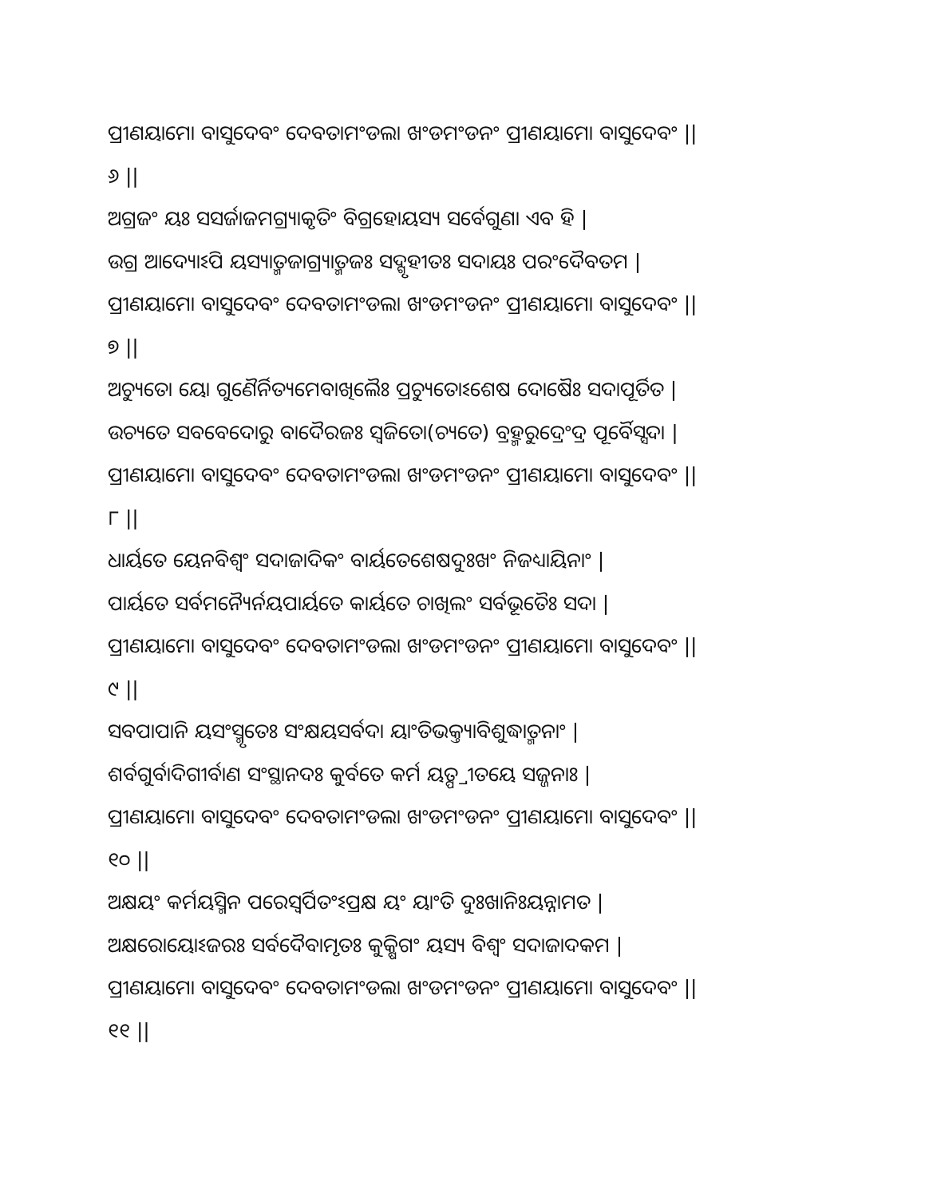ପ୍ରୀଣୟାମୋ ବାସୁଦେବଂ ଦେବତାମଂଡଲା ଖଂଡମଂଡନଂ ପ୍ରୀଣୟାମୋ ବାସୁଦେବଂ ||
୬ ||
ଅଗ୍ରଜଂ ୟଃ ସସର୍ଜାଜମଗ୍ର୍ୟାକୃତିଂ ବିଗ୍ରହୋୟସ୍ୟ ସର୍ବେଗୁଣା ଏବ ହି |
ଉଗ୍ର ଆଦ୍ୟୋଽପି ୟସ୍ୟାତ୍ମଜାଗ୍ର୍ୟାତ୍ମଜଃ ସଦ୍ଗୃହୀତଃ ସଦାୟଃ ପରଂଦୈବତମ |
ପ୍ରୀଣୟାମୋ ବାସୁଦେବଂ ଦେବତାମଂଡଲା ଖଂଡମଂଡନଂ ପ୍ରୀଣୟାମୋ ବାସୁଦେବଂ ||
୭ ||
ଅଚ୍ୟୁତୋ ୟୋ ଗୁଣୈର୍ନିତ୍ୟମେବାଖିଲୈଃ ପ୍ରଚ୍ୟୁତୋଽଶେଷ ଦୋଷୈଃ ସଦାପୂର୍ତିତ |
ଉଚ୍ୟତେ ସବବେଦୋରୁ ବାଦୈରଜଃ ସ୍ୱଜିତୋ(ଚ୍ୟତେ) ବ୍ରହ୍ମରୁଦ୍ରେଂଦ୍ର ପୂର୍ବୈସ୍ସଦା |
ପ୍ରୀଣୟାମୋ ବାସୁଦେବଂ ଦେବତାମଂଡଲା ଖଂଡମଂଡନଂ ପ୍ରୀଣୟାମୋ ବାସୁଦେବଂ ||
୮ ||
ଧାର୍ୟତେ ୟେନବିଶ୍ୱଂ ସଦାଜାଦିକଂ ବାର୍ୟତେଶେଷଦୁଃଖଂ ନିଜଧ୍ୟାୟିନାଂ |
ପାର୍ୟତେ ସର୍ବମନ୍ୟୈର୍ନୟପାର୍ୟତେ କାର୍ୟତେ ଚାଖିଲଂ ସର୍ବଭୂତୈଃ ସଦା |
ପ୍ରୀଣୟାମୋ ବାସୁଦେବଂ ଦେବତାମଂଡଲା ଖଂଡମଂଡନଂ ପ୍ରୀଣୟାମୋ ବାସୁଦେବଂ ||
୯ ||
ସବପାପାନି ୟସଂସ୍ମୃତେଃ ସଂକ୍ଷୟସର୍ବଦା ୟାଂତିଭକ୍ତ୍ୟାବିଶୁଦ୍ଧାତ୍ମନାଂ |
ଶର୍ବଗୁର୍ବାଦିଗୀର୍ବାଣ ସଂସ୍ଥାନଦଃ କୁର୍ବତେ କର୍ମ ୟତ୍ପ୍ରୀତୟେ ସଜ୍ଜନାଃ |
ପ୍ରୀଣୟାମୋ ବାସୁଦେବଂ ଦେବତାମଂଡଲା ଖଂଡମଂଡନଂ ପ୍ରୀଣୟାମୋ ବାସୁଦେବଂ ||
୧୦ ||
ଅକ୍ଷୟଂ କର୍ମୟସ୍ମିନ ପରେସ୍ୱର୍ପିତଂଽପ୍ରକ୍ଷ ୟଂ ୟାଂତି ଦୁଃଖାନିଃୟନ୍ନାମତ |
ଅକ୍ଷରୋୟୋଽଜରଃ ସର୍ବଦୈବାମୃତଃ କୁକ୍ଷିଗଂ ୟସ୍ୟ ବିଶ୍ୱଂ ସଦାଜାଦକମ |
ପ୍ରୀଣୟାମୋ ବାସୁଦେବଂ ଦେବତାମଂଡଲା ଖଂଡମଂଡନଂ ପ୍ରୀଣୟାମୋ ବାସୁଦେବଂ ||
୧୧ ||